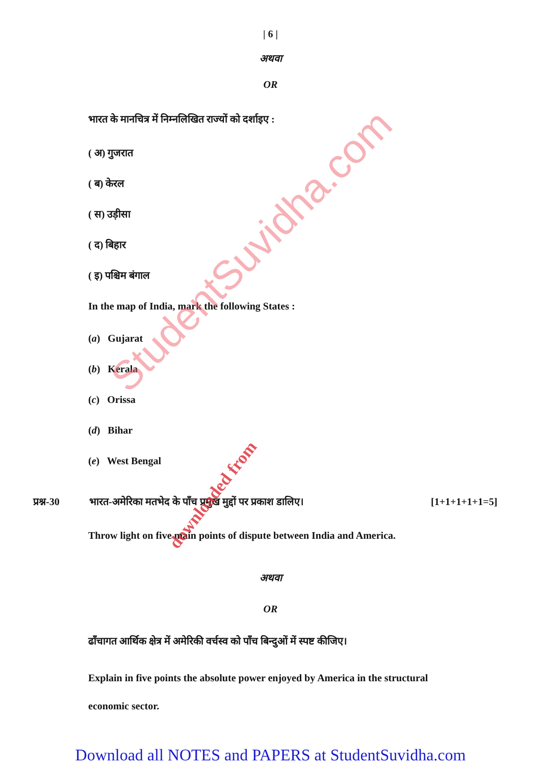| 6 |
अथवा
OR
भारत के मानचित्र में निम्नलिखित राज्यों को दर्शाइए :
( अ) गुजरात
( ब) केरल
( स) उड़ीसा
( द) बिहार
( इ) पश्चिम बंगाल
In the map of India, mark the following States :
(a) Gujarat
(b) Kerala
(c) Orissa
(d) Bihar
(e) West Bengal
प्रश्न-30 भारत-अमेरिका मतभेद के पाँच प्रमुख मुद्दों पर प्रकाश डालिए। [1+1+1+1+1=5]
Throw light on five main points of dispute between India and America.
अथवा
OR
ढाँचागत आर्थिक क्षेत्र में अमेरिकी वर्चस्व को पाँच बिन्दुओं में स्पष्ट कीजिए।
Explain in five points the absolute power enjoyed by America in the structural economic sector.
StudentSuvidha.com
downloaded from
Download all NOTES and PAPERS at StudentSuvidha.com